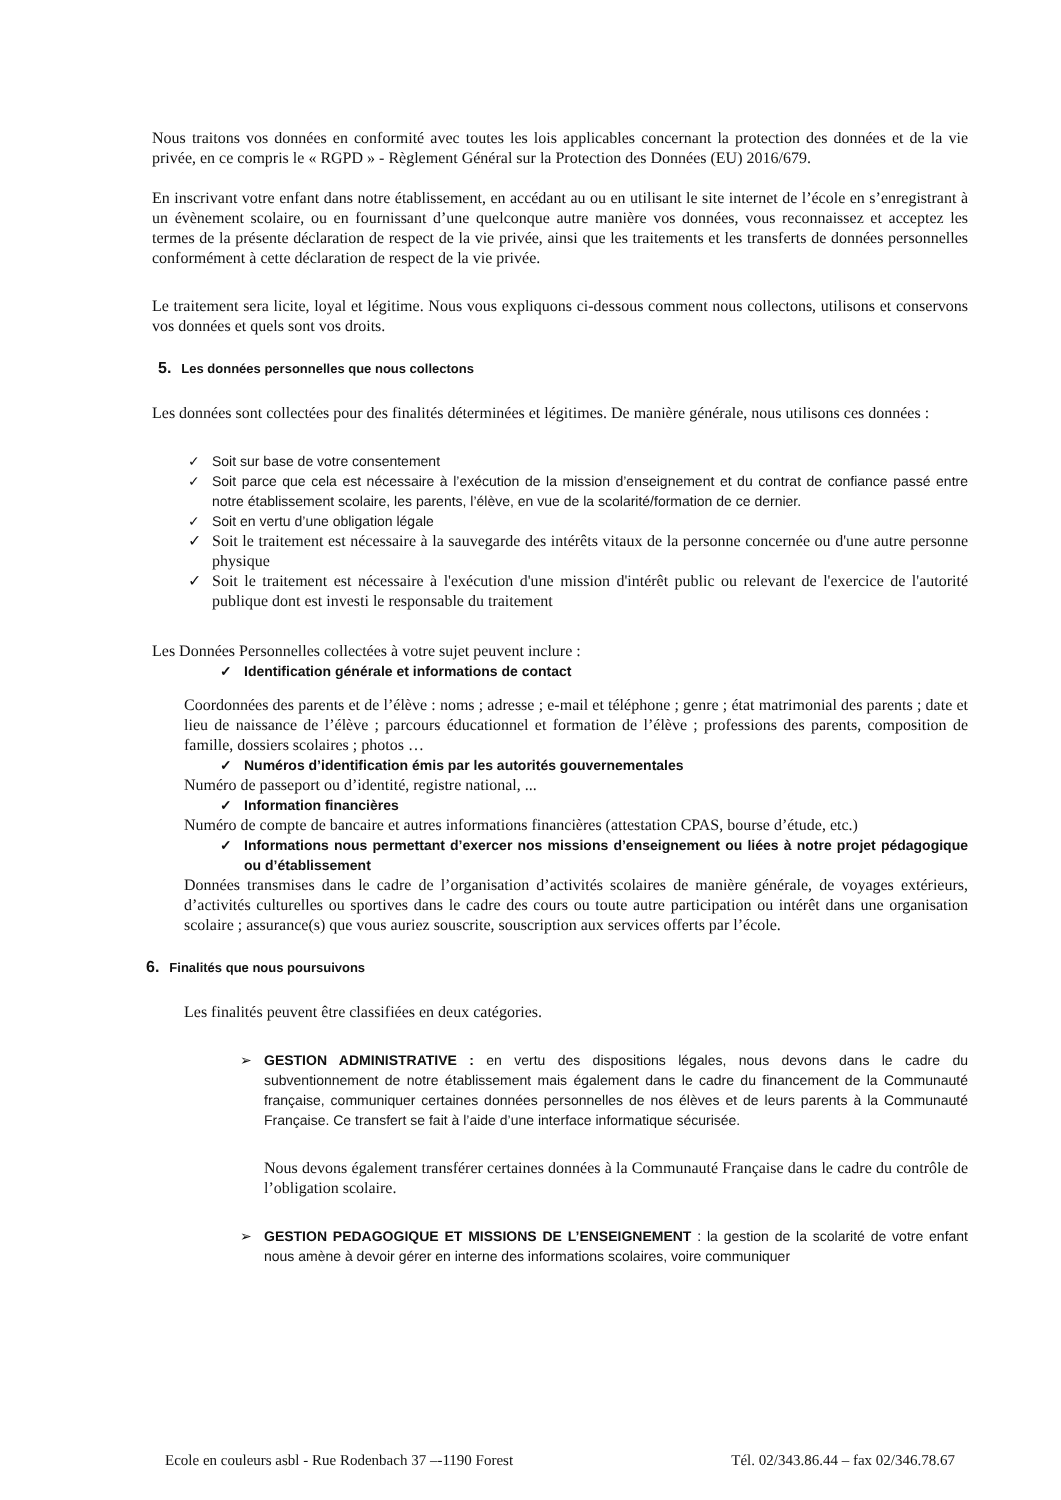Nous traitons vos données en conformité avec toutes les lois applicables concernant la protection des données et de la vie privée, en ce compris le « RGPD » - Règlement Général sur la Protection des Données (EU) 2016/679.
En inscrivant votre enfant dans notre établissement, en accédant au ou en utilisant le site internet de l’école en s’enregistrant à un évènement scolaire, ou en fournissant d’une quelconque autre manière vos données, vous reconnaissez et acceptez les termes de la présente déclaration de respect de la vie privée, ainsi que les traitements et les transferts de données personnelles conformément à cette déclaration de respect de la vie privée.
Le traitement sera licite, loyal et légitime. Nous vous expliquons ci-dessous comment nous collectons, utilisons et conservons vos données et quels sont vos droits.
5. Les données personnelles que nous collectons
Les données sont collectées pour des finalités déterminées et légitimes. De manière générale, nous utilisons ces données :
✓ Soit sur base de votre consentement
✓ Soit parce que cela est nécessaire à l’exécution de la mission d’enseignement et du contrat de confiance passé entre notre établissement scolaire, les parents, l’élève, en vue de la scolarité/formation de ce dernier.
✓ Soit en vertu d’une obligation légale
✓ Soit le traitement est nécessaire à la sauvegarde des intérêts vitaux de la personne concernée ou d'une autre personne physique
✓ Soit le traitement est nécessaire à l'exécution d'une mission d'intérêt public ou relevant de l'exercice de l'autorité publique dont est investi le responsable du traitement
Les Données Personnelles collectées à votre sujet peuvent inclure :
✓ Identification générale et informations de contact
Coordonnées des parents et de l’élève : noms ; adresse ; e-mail et téléphone ; genre ; état matrimonial des parents ; date et lieu de naissance de l’élève ; parcours éducationnel et formation de l’élève ; professions des parents, composition de famille, dossiers scolaires ; photos …
✓ Numéros d’identification émis par les autorités gouvernementales
Numéro de passeport ou d’identité, registre national, ...
✓ Information financières
Numéro de compte de bancaire et autres informations financières (attestation CPAS, bourse d’étude, etc.)
✓ Informations nous permettant d’exercer nos missions d’enseignement ou liées à notre projet pédagogique ou d’établissement
Données transmises dans le cadre de l’organisation d’activités scolaires de manière générale, de voyages extérieurs, d’activités culturelles ou sportives dans le cadre des cours ou toute autre participation ou intérêt dans une organisation scolaire ; assurance(s) que vous auriez souscrite, souscription aux services offerts par l’école.
6. Finalités que nous poursuivons
Les finalités peuvent être classifiées en deux catégories.
➢ GESTION ADMINISTRATIVE : en vertu des dispositions légales, nous devons dans le cadre du subventionnement de notre établissement mais également dans le cadre du financement de la Communauté française, communiquer certaines données personnelles de nos élèves et de leurs parents à la Communauté Française. Ce transfert se fait à l’aide d’une interface informatique sécurisée.
Nous devons également transférer certaines données à la Communauté Française dans le cadre du contrôle de l’obligation scolaire.
➢ GESTION PEDAGOGIQUE ET MISSIONS DE L’ENSEIGNEMENT : la gestion de la scolarité de votre enfant nous amène à devoir gérer en interne des informations scolaires, voire communiquer
Ecole en couleurs asbl - Rue Rodenbach 37 –-1190 Forest Tél. 02/343.86.44 – fax 02/346.78.67